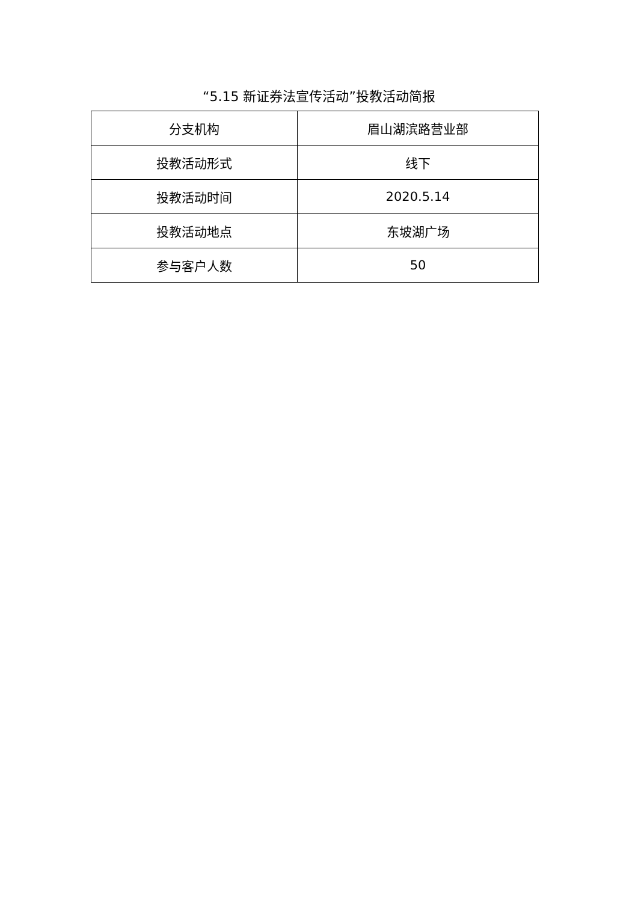“5.15 新证券法宣传活动”投教活动简报
| 分支机构 | 眉山湖滨路营业部 |
| 投教活动形式 | 线下 |
| 投教活动时间 | 2020.5.14 |
| 投教活动地点 | 东坡湖广场 |
| 参与客户人数 | 50 |